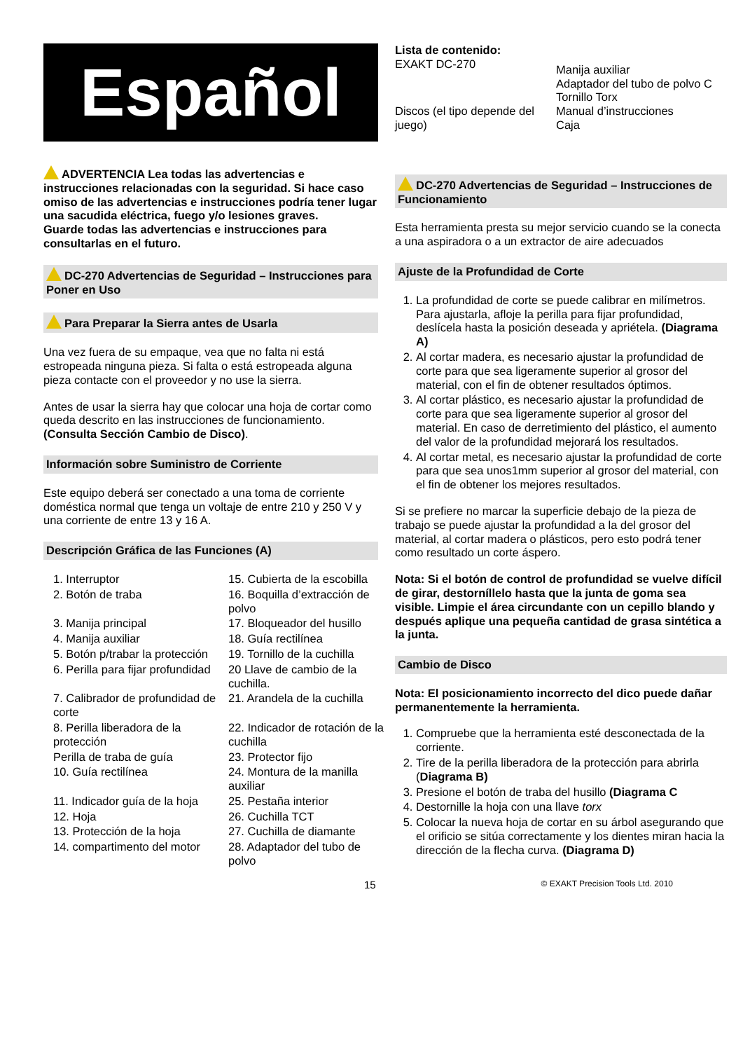Español
ADVERTENCIA Lea todas las advertencias e instrucciones relacionadas con la seguridad. Si hace caso omiso de las advertencias e instrucciones podría tener lugar una sacudida eléctrica, fuego y/o lesiones graves.
Guarde todas las advertencias e instrucciones para consultarlas en el futuro.
DC-270 Advertencias de Seguridad – Instrucciones para Poner en Uso
Para Preparar la Sierra antes de Usarla
Una vez fuera de su empaque, vea que no falta ni está estropeada ninguna pieza. Si falta o está estropeada alguna pieza contacte con el proveedor y no use la sierra.
Antes de usar la sierra hay que colocar una hoja de cortar como queda descrito en las instrucciones de funcionamiento. (Consulta Sección Cambio de Disco).
Información sobre Suministro de Corriente
Este equipo deberá ser conectado a una toma de corriente doméstica normal que tenga un voltaje de entre 210 y 250 V y una corriente de entre 13 y 16 A.
Descripción Gráfica de las Funciones (A)
1. Interruptor
15. Cubierta de la escobilla
2. Botón de traba
16. Boquilla d’extracción de polvo
3. Manija principal
17. Bloqueador del husillo
4. Manija auxiliar
18. Guía rectilínea
5. Botón p/trabar la protección
19. Tornillo de la cuchilla
6. Perilla para fijar profundidad
20 Llave de cambio de la cuchilla.
7. Calibrador de profundidad de corte
21. Arandela de la cuchilla
8. Perilla liberadora de la protección
22. Indicador de rotación de la cuchilla
Perilla de traba de guía
23. Protector fijo
10. Guía rectilínea
24. Montura de la manilla auxiliar
11. Indicador guía de la hoja
25. Pestaña interior
12. Hoja
26. Cuchilla TCT
13. Protección de la hoja
27. Cuchilla de diamante
14. compartimento del motor
28. Adaptador del tubo de polvo
Lista de contenido:
EXAKT DC-270
Manija auxiliar
Adaptador del tubo de polvo C
Tornillo Torx
Discos (el tipo depende del juego)
Manual d’instrucciones
Caja
DC-270 Advertencias de Seguridad – Instrucciones de Funcionamiento
Esta herramienta presta su mejor servicio cuando se la conecta a una aspiradora o a un extractor de aire adecuados
Ajuste de la Profundidad de Corte
1. La profundidad de corte se puede calibrar en milímetros. Para ajustarla, afloje la perilla para fijar profundidad, deslícela hasta la posición deseada y apriétela. (Diagrama A)
2. Al cortar madera, es necesario ajustar la profundidad de corte para que sea ligeramente superior al grosor del material, con el fin de obtener resultados óptimos.
3. Al cortar plástico, es necesario ajustar la profundidad de corte para que sea ligeramente superior al grosor del material. En caso de derretimiento del plástico, el aumento del valor de la profundidad mejorará los resultados.
4. Al cortar metal, es necesario ajustar la profundidad de corte para que sea unos1mm superior al grosor del material, con el fin de obtener los mejores resultados.
Si se prefiere no marcar la superficie debajo de la pieza de trabajo se puede ajustar la profundidad a la del grosor del material, al cortar madera o plásticos, pero esto podrá tener como resultado un corte áspero.
Nota: Si el botón de control de profundidad se vuelve difícil de girar, destorníllelo hasta que la junta de goma sea visible. Limpie el área circundante con un cepillo blando y después aplique una pequeña cantidad de grasa sintética a la junta.
Cambio de Disco
Nota: El posicionamiento incorrecto del dico puede dañar permanentemente la herramienta.
1. Compruebe que la herramienta esté desconectada de la corriente.
2. Tire de la perilla liberadora de la protección para abrirla (Diagrama B)
3. Presione el botón de traba del husillo (Diagrama C
4. Destornille la hoja con una llave torx
5. Colocar la nueva hoja de cortar en su árbol asegurando que el orificio se sitúa correctamente y los dientes miran hacia la dirección de la flecha curva. (Diagrama D)
15 © EXAKT Precision Tools Ltd. 2010